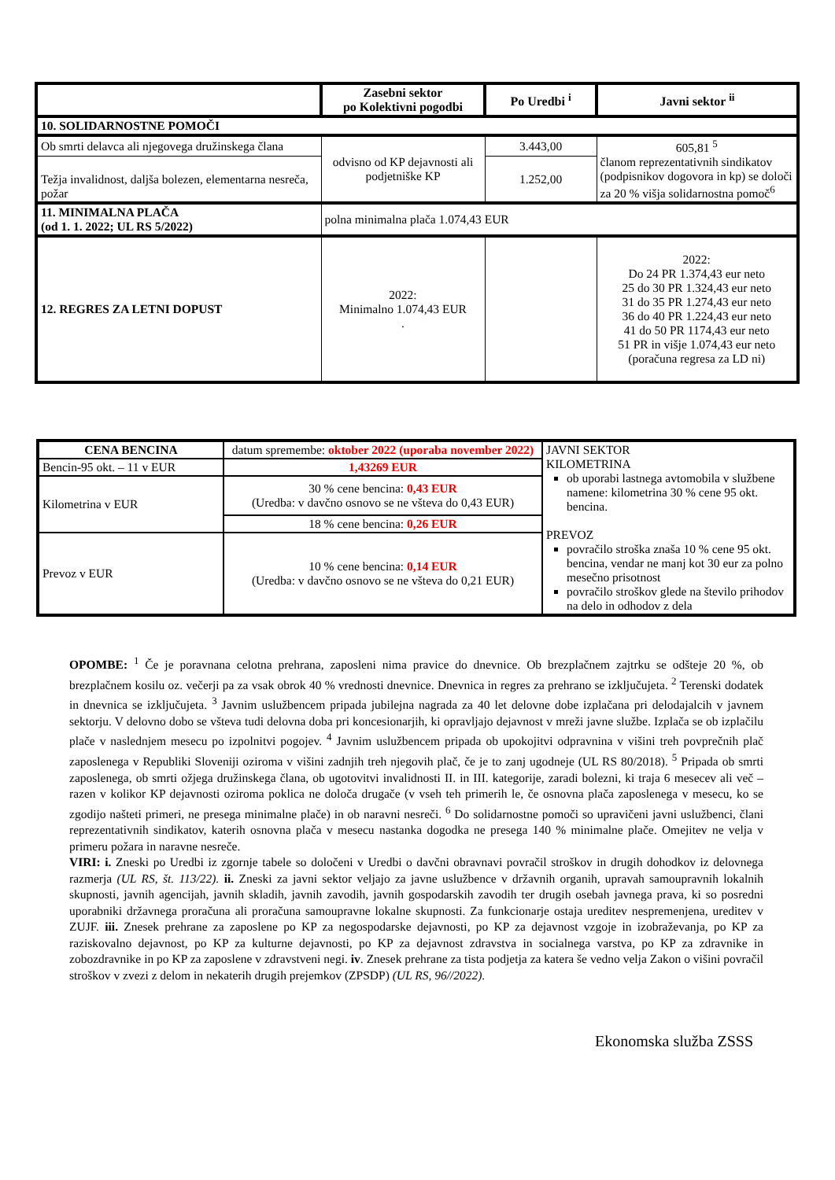| | Zasebni sektor po Kolektivni pogodbi | Po Uredbi <sup>i</sup> | Javni sektor <sup>ii</sup> |
| --- | --- | --- | --- |
| 10. SOLIDARNOSTNE POMOČI | | | |
| Ob smrti delavca ali njegovega družinskega člana | odvisno od KP dejavnosti ali podjetniške KP | 3.443,00 | 605,81 <sup>5</sup> članom reprezentativnih sindikatov (podpisnikov dogovora in kp) se določi za 20 % višja solidarnostna pomoč<sup>6</sup> |
| Težja invalidnost, daljša bolezen, elementarna nesreča, požar | | 1.252,00 | |
| 11. MINIMALNA PLAČA (od 1. 1. 2022; UL RS 5/2022) | polna minimalna plača 1.074,43 EUR | | |
| 12. REGRES ZA LETNI DOPUST | 2022: Minimalno 1.074,43 EUR . | | 2022: Do 24 PR 1.374,43 eur neto 25 do 30 PR 1.324,43 eur neto 31 do 35 PR 1.274,43 eur neto 36 do 40 PR 1.224,43 eur neto 41 do 50 PR 1174,43 eur neto 51 PR in višje 1.074,43 eur neto (poračuna regresa za LD ni) |
| CENA BENCINA | datum spremembe: oktober 2022 (uporaba november 2022) | JAVNI SEKTOR KILOMETRINA ob uporabi lastnega avtomobila v službene namene: kilometrina 30 % cene 95 okt. bencina. PREVOZ povračilo stroška znaša 10 % cene 95 okt. bencina, vendar ne manj kot 30 eur za polno mesečno prisotnost povračilo stroškov glede na število prihodov na delo in odhodov z dela |
| Bencin-95 okt. – 11 v EUR | 1,43269 EUR | |
| Kilometrina v EUR | 30 % cene bencina: 0,43 EUR (Uredba: v davčno osnovo se ne všteva do 0,43 EUR) | |
| | 18 % cene bencina: 0,26 EUR | |
| Prevoz v EUR | 10 % cene bencina: 0,14 EUR (Uredba: v davčno osnovo se ne všteva do 0,21 EUR) | |
OPOMBE: <sup>1</sup> Če je poravnana celotna prehrana, zaposleni nima pravice do dnevnice. Ob brezplačnem zajtrku se odšteje 20 %, ob brezplačnem kosilu oz. večerji pa za vsak obrok 40 % vrednosti dnevnice. Dnevnica in regres za prehrano se izključujeta. <sup>2</sup> Terenski dodatek in dnevnica se izključujeta. <sup>3</sup> Javnim uslužbencem pripada jubilejna nagrada za 40 let delovne dobe izplačana pri delodajalcih v javnem sektorju. V delovno dobo se všteva tudi delovna doba pri koncesionarjih, ki opravljajo dejavnost v mreži javne službe. Izplača se ob izplačilu plače v naslednjem mesecu po izpolnitvi pogojev. <sup>4</sup> Javnim uslužbencem pripada ob upokojitvi odpravnina v višini treh povprečnih plač zaposlenega v Republiki Sloveniji oziroma v višini zadnjih treh njegovih plač, če je to zanj ugodneje (UL RS 80/2018). <sup>5</sup> Pripada ob smrti zaposlenega, ob smrti ožjega družinskega člana, ob ugotovitvi invalidnosti II. in III. kategorije, zaradi bolezni, ki traja 6 mesecev ali več – razen v kolikor KP dejavnosti oziroma poklica ne določa drugače (v vseh teh primerih le, če osnovna plača zaposlenega v mesecu, ko se zgodijo našteti primeri, ne presega minimalne plače) in ob naravni nesreči. <sup>6</sup> Do solidarnostne pomoči so upravičeni javni uslužbenci, člani reprezentativnih sindikatov, katerih osnovna plača v mesecu nastanka dogodka ne presega 140 % minimalne plače. Omejitev ne velja v primeru požara in naravne nesreče.
VIRI: i. Zneski po Uredbi iz zgornje tabele so določeni v Uredbi o davčni obravnavi povračil stroškov in drugih dohodkov iz delovnega razmerja (UL RS, št. 113/22). ii. Zneski za javni sektor veljajo za javne uslužbence v državnih organih, upravah samoupravnih lokalnih skupnosti, javnih agencijah, javnih skladih, javnih zavodih, javnih gospodarskih zavodih ter drugih osebah javnega prava, ki so posredni uporabniki državnega proračuna ali proračuna samoupravne lokalne skupnosti. Za funkcionarje ostaja ureditev nespremenjena, ureditev v ZUJF. iii. Znesek prehrane za zaposlene po KP za negospodarske dejavnosti, po KP za dejavnost vzgoje in izobraževanja, po KP za raziskovalno dejavnost, po KP za kulturne dejavnosti, po KP za dejavnost zdravstva in socialnega varstva, po KP za zdravnike in zobozdravnike in po KP za zaposlene v zdravstveni negi. iv. Znesek prehrane za tista podjetja za katera še vedno velja Zakon o višini povračil stroškov v zvezi z delom in nekaterih drugih prejemkov (ZPSDP) (UL RS, 96//2022).
Ekonomska služba ZSSS